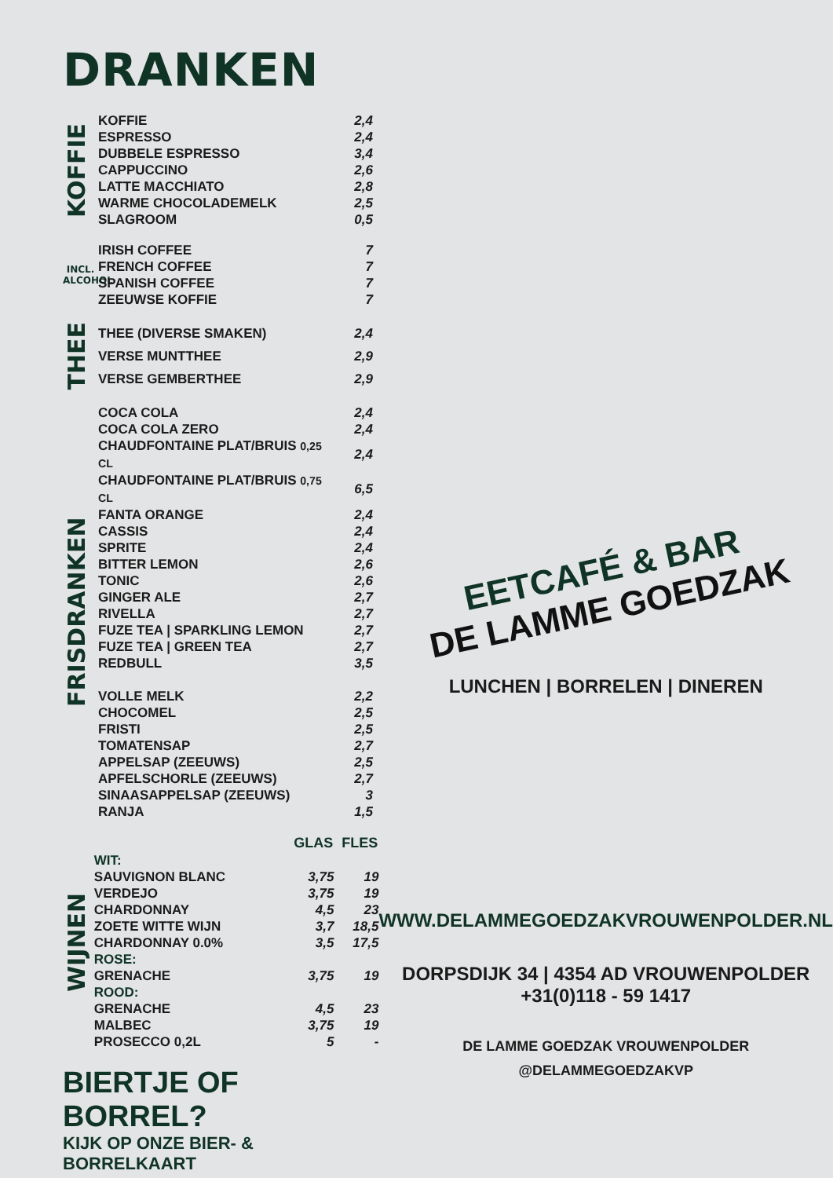DRANKEN
KOFFIE
| KOFFIE | 2,4 |
| ESPRESSO | 2,4 |
| DUBBELE ESPRESSO | 3,4 |
| CAPPUCCINO | 2,6 |
| LATTE MACCHIATO | 2,8 |
| WARME CHOCOLADEMELK | 2,5 |
| SLAGROOM | 0,5 |
INCL. ALCOHOL
| IRISH COFFEE | 7 |
| FRENCH COFFEE | 7 |
| SPANISH COFFEE | 7 |
| ZEEUWSE KOFFIE | 7 |
THEE
| THEE (DIVERSE SMAKEN) | 2,4 |
| VERSE MUNTTHEE | 2,9 |
| VERSE GEMBERTHEE | 2,9 |
FRISDRANKEN
| COCA COLA | 2,4 |
| COCA COLA ZERO | 2,4 |
| CHAUDFONTAINE PLAT/BRUIS 0,25 CL | 2,4 |
| CHAUDFONTAINE PLAT/BRUIS 0,75 CL | 6,5 |
| FANTA ORANGE | 2,4 |
| CASSIS | 2,4 |
| SPRITE | 2,4 |
| BITTER LEMON | 2,6 |
| TONIC | 2,6 |
| GINGER ALE | 2,7 |
| RIVELLA | 2,7 |
| FUZE TEA / SPARKLING LEMON | 2,7 |
| FUZE TEA / GREEN TEA | 2,7 |
| REDBULL | 3,5 |
| VOLLE MELK | 2,2 |
| CHOCOMEL | 2,5 |
| FRISTI | 2,5 |
| TOMATENSAP | 2,7 |
| APPELSAP (ZEEUWS) | 2,5 |
| APFELSCHORLE (ZEEUWS) | 2,7 |
| SINAASAPPELSAP (ZEEUWS) | 3 |
| RANJA | 1,5 |
WIJNEN
| | GLAS | FLES |
| --- | --- | --- |
| WIT: | | |
| SAUVIGNON BLANC | 3,75 | 19 |
| VERDEJO | 3,75 | 19 |
| CHARDONNAY | 4,5 | 23 |
| ZOETE WITTE WIJN | 3,7 | 18,5 |
| CHARDONNAY 0.0% | 3,5 | 17,5 |
| ROSE: | | |
| GRENACHE | 3,75 | 19 |
| ROOD: | | |
| GRENACHE | 4,5 | 23 |
| MALBEC | 3,75 | 19 |
| PROSECCO 0,2L | 5 | - |
BIERTJE OF BORREL?
KIJK OP ONZE BIER- & BORRELKAART
EETCAFÉ & BAR
DE LAMME GOEDZAK
LUNCHEN | BORRELEN | DINEREN
WWW.DELAMMEGOEDZAKVROUWENPOLDER.NL
DORPSDIJK 34 | 4354 AD VROUWENPOLDER
+31(0)118 - 59 1417
DE LAMME GOEDZAK VROUWENPOLDER
@DELAMMEGOEDZAKVP